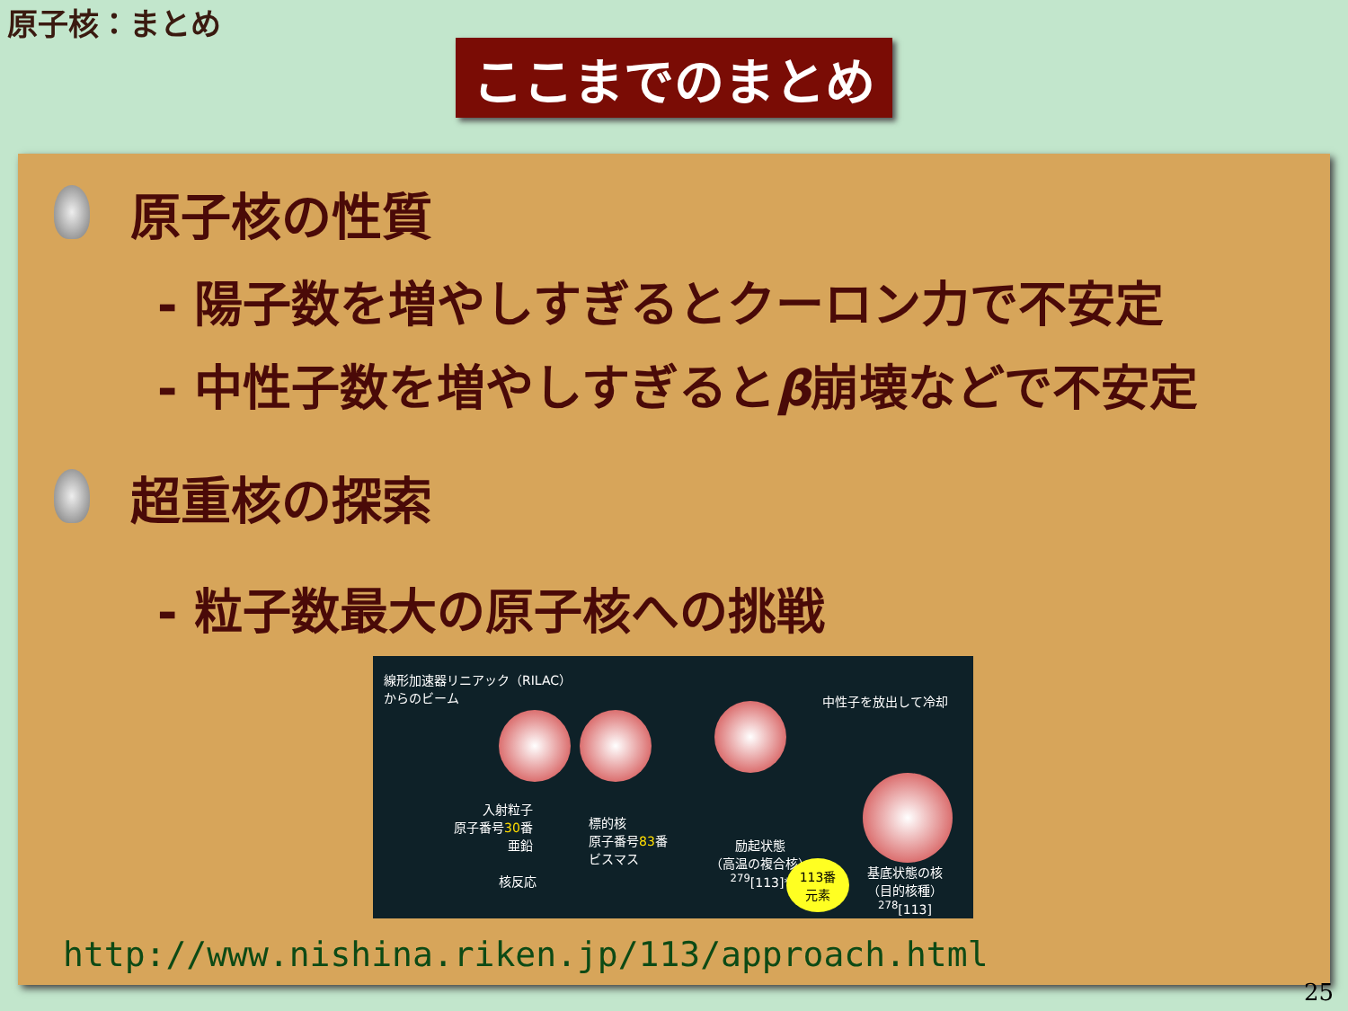原子核：まとめ
ここまでのまとめ
原子核の性質
- 陽子数を増やしすぎるとクーロン力で不安定
- 中性子数を増やしすぎるとβ崩壊などで不安定
超重核の探索
- 粒子数最大の原子核への挑戦
線形加速器リニアック（RILAC）
からのビーム
中性子を放出して冷却
入射粒子
原子番号30番
亜鉛
標的核
原子番号83番
ビスマス
励起状態
（高温の複合核）
<sup>279</sup> [113]*
核反応
113番
元素
基底状態の核
（目的核種）
<sup>278</sup> [113]
http://www.nishina.riken.jp/113/approach.html
25